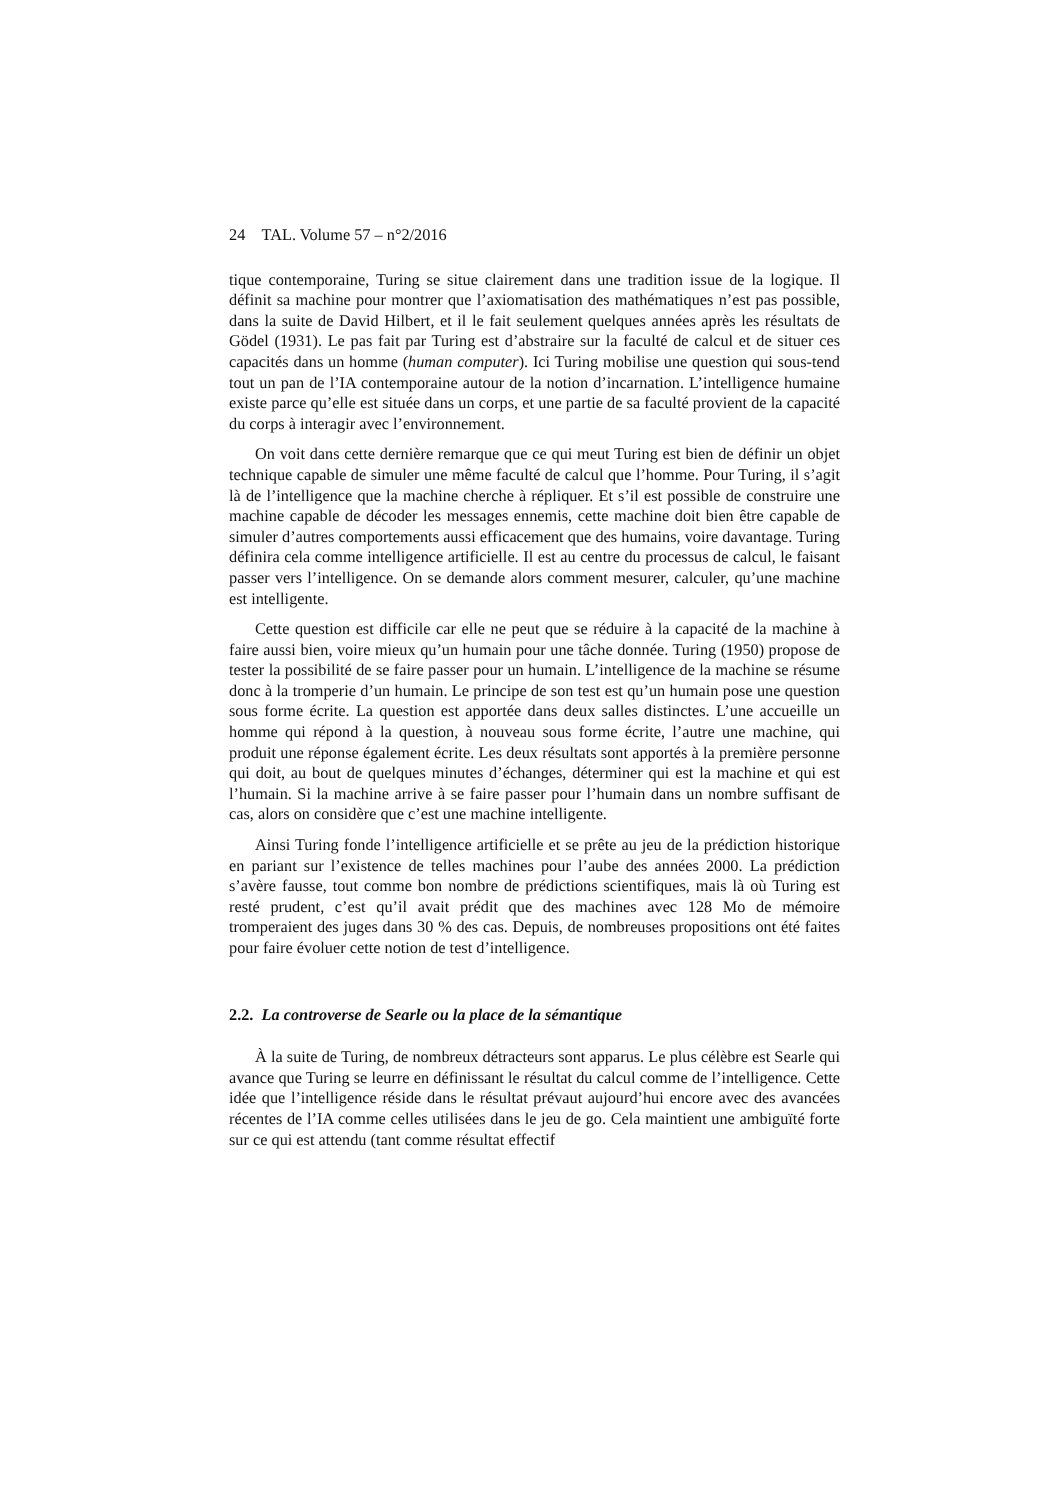24 TAL. Volume 57 – n°2/2016
tique contemporaine, Turing se situe clairement dans une tradition issue de la logique. Il définit sa machine pour montrer que l’axiomatisation des mathématiques n’est pas possible, dans la suite de David Hilbert, et il le fait seulement quelques années après les résultats de Gödel (1931). Le pas fait par Turing est d’abstraire sur la faculté de calcul et de situer ces capacités dans un homme (human computer). Ici Turing mobilise une question qui sous-tend tout un pan de l’IA contemporaine autour de la notion d’incarnation. L’intelligence humaine existe parce qu’elle est située dans un corps, et une partie de sa faculté provient de la capacité du corps à interagir avec l’environnement.
On voit dans cette dernière remarque que ce qui meut Turing est bien de définir un objet technique capable de simuler une même faculté de calcul que l’homme. Pour Turing, il s’agit là de l’intelligence que la machine cherche à répliquer. Et s’il est possible de construire une machine capable de décoder les messages ennemis, cette machine doit bien être capable de simuler d’autres comportements aussi efficacement que des humains, voire davantage. Turing définira cela comme intelligence artificielle. Il est au centre du processus de calcul, le faisant passer vers l’intelligence. On se demande alors comment mesurer, calculer, qu’une machine est intelligente.
Cette question est difficile car elle ne peut que se réduire à la capacité de la machine à faire aussi bien, voire mieux qu’un humain pour une tâche donnée. Turing (1950) propose de tester la possibilité de se faire passer pour un humain. L’intelligence de la machine se résume donc à la tromperie d’un humain. Le principe de son test est qu’un humain pose une question sous forme écrite. La question est apportée dans deux salles distinctes. L’une accueille un homme qui répond à la question, à nouveau sous forme écrite, l’autre une machine, qui produit une réponse également écrite. Les deux résultats sont apportés à la première personne qui doit, au bout de quelques minutes d’échanges, déterminer qui est la machine et qui est l’humain. Si la machine arrive à se faire passer pour l’humain dans un nombre suffisant de cas, alors on considère que c’est une machine intelligente.
Ainsi Turing fonde l’intelligence artificielle et se prête au jeu de la prédiction historique en pariant sur l’existence de telles machines pour l’aube des années 2000. La prédiction s’avère fausse, tout comme bon nombre de prédictions scientifiques, mais là où Turing est resté prudent, c’est qu’il avait prédit que des machines avec 128 Mo de mémoire tromperaient des juges dans 30 % des cas. Depuis, de nombreuses propositions ont été faites pour faire évoluer cette notion de test d’intelligence.
2.2. La controverse de Searle ou la place de la sémantique
À la suite de Turing, de nombreux détracteurs sont apparus. Le plus célèbre est Searle qui avance que Turing se leurre en définissant le résultat du calcul comme de l’intelligence. Cette idée que l’intelligence réside dans le résultat prévaut aujourd’hui encore avec des avancées récentes de l’IA comme celles utilisées dans le jeu de go. Cela maintient une ambiguïté forte sur ce qui est attendu (tant comme résultat effectif